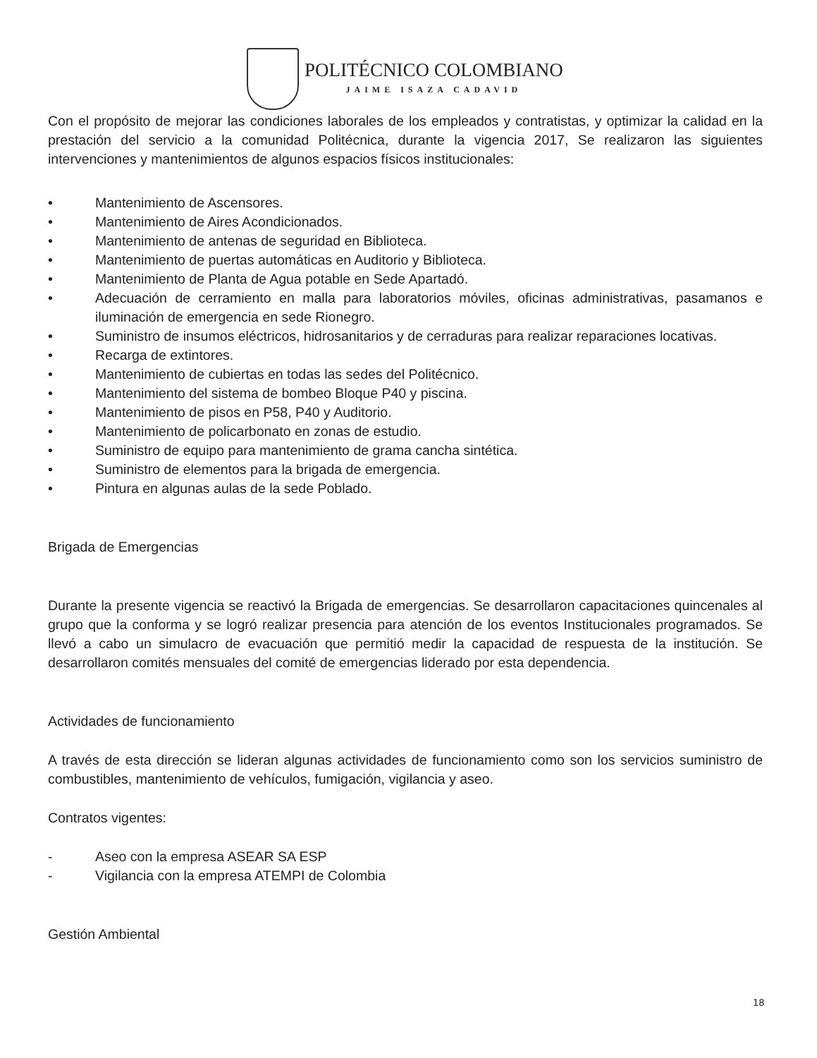POLITÉCNICO COLOMBIANO
JAIME ISAZA CADAVID
Con el propósito de mejorar las condiciones laborales de los empleados y contratistas, y optimizar la calidad en la prestación del servicio a la comunidad Politécnica, durante la vigencia 2017, Se realizaron las siguientes intervenciones y mantenimientos de algunos espacios físicos institucionales:
• Mantenimiento de Ascensores.
• Mantenimiento de Aires Acondicionados.
• Mantenimiento de antenas de seguridad en Biblioteca.
• Mantenimiento de puertas automáticas en Auditorio y Biblioteca.
• Mantenimiento de Planta de Agua potable en Sede Apartadó.
• Adecuación de cerramiento en malla para laboratorios móviles, oficinas administrativas, pasamanos e iluminación de emergencia en sede Rionegro.
• Suministro de insumos eléctricos, hidrosanitarios y de cerraduras para realizar reparaciones locativas.
• Recarga de extintores.
• Mantenimiento de cubiertas en todas las sedes del Politécnico.
• Mantenimiento del sistema de bombeo Bloque P40 y piscina.
• Mantenimiento de pisos en P58, P40 y Auditorio.
• Mantenimiento de policarbonato en zonas de estudio.
• Suministro de equipo para mantenimiento de grama cancha sintética.
• Suministro de elementos para la brigada de emergencia.
• Pintura en algunas aulas de la sede Poblado.
Brigada de Emergencias
Durante la presente vigencia se reactivó la Brigada de emergencias. Se desarrollaron capacitaciones quincenales al grupo que la conforma y se logró realizar presencia para atención de los eventos Institucionales programados. Se llevó a cabo un simulacro de evacuación que permitió medir la capacidad de respuesta de la institución. Se desarrollaron comités mensuales del comité de emergencias liderado por esta dependencia.
Actividades de funcionamiento
A través de esta dirección se lideran algunas actividades de funcionamiento como son los servicios suministro de combustibles, mantenimiento de vehículos, fumigación, vigilancia y aseo.
Contratos vigentes:
- Aseo con la empresa ASEAR SA ESP
- Vigilancia con la empresa ATEMPI de Colombia
Gestión Ambiental
18